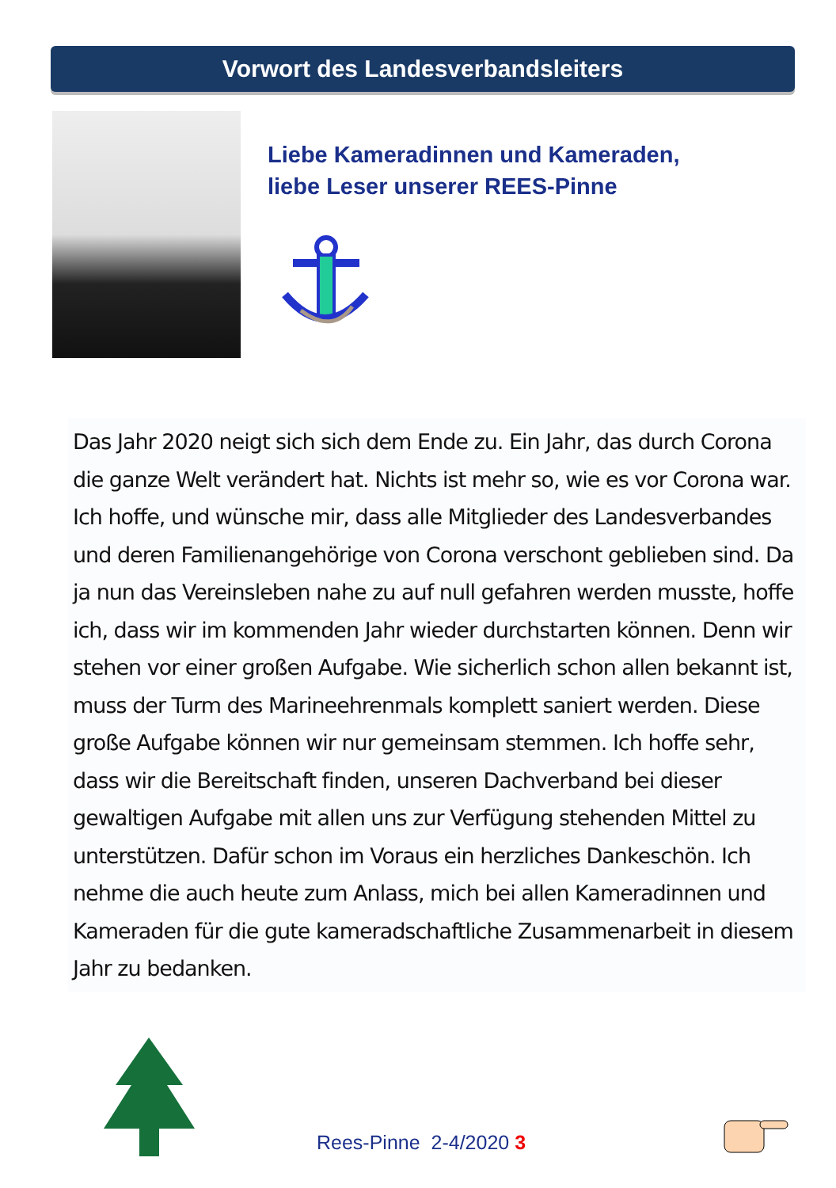Vorwort des Landesverbandsleiters
Liebe Kameradinnen und Kameraden,
liebe Leser unserer REES-Pinne
Das Jahr 2020 neigt sich sich dem Ende zu. Ein Jahr, das durch Corona die ganze Welt verändert hat. Nichts ist mehr so, wie es vor Corona war. Ich hoffe, und wünsche mir, dass alle Mitglieder des Landesverbandes und deren Familienangehörige von Corona verschont geblieben sind. Da ja nun das Vereinsleben nahe zu auf null gefahren werden musste, hoffe ich, dass wir im kommenden Jahr wieder durchstarten können. Denn wir stehen vor einer großen Aufgabe. Wie sicherlich schon allen bekannt ist, muss der Turm des Marineehrenmals komplett saniert werden. Diese große Aufgabe können wir nur gemeinsam stemmen. Ich hoffe sehr, dass wir die Bereitschaft finden, unseren Dachverband bei dieser gewaltigen Aufgabe mit allen uns zur Verfügung stehenden Mittel zu unterstützen. Dafür schon im Voraus ein herzliches Dankeschön. Ich nehme die auch heute zum Anlass, mich bei allen Kameradinnen und Kameraden für die gute kameradschaftliche Zusammenarbeit in diesem Jahr zu bedanken.
Rees-Pinne 2-4/2020 3